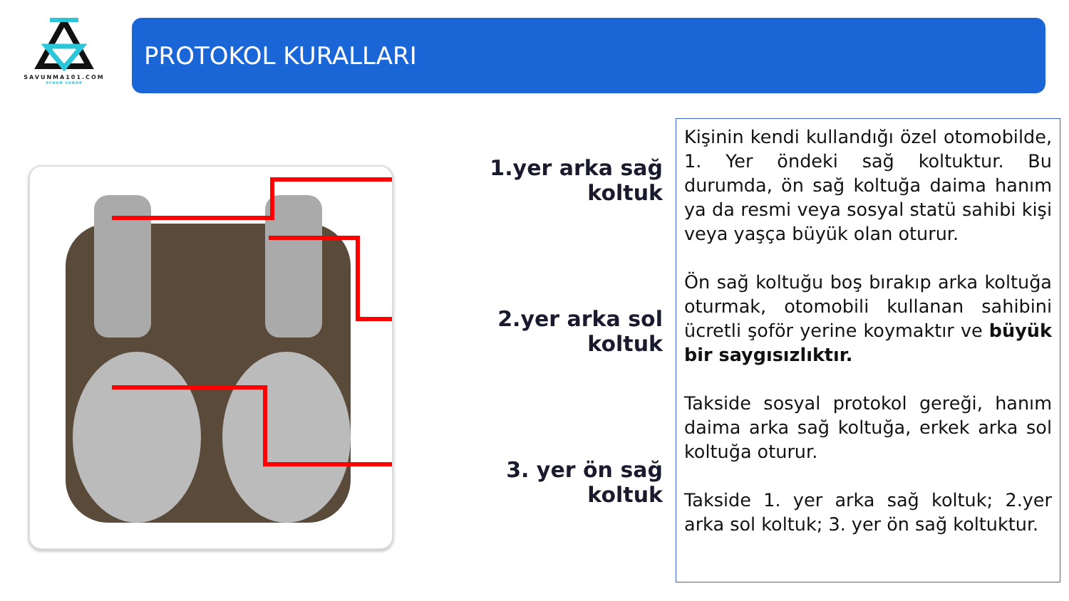SAVUNMA101.COM
AYHAN SUNAR
PROTOKOL KURALLARI
1.yer arka sağ koltuk
2.yer arka sol koltuk
3. yer ön sağ koltuk
Kişinin kendi kullandığı özel otomobilde, 1. Yer öndeki sağ koltuktur. Bu durumda, ön sağ koltuğa daima hanım ya da resmi veya sosyal statü sahibi kişi veya yaşça büyük olan oturur.
Ön sağ koltuğu boş bırakıp arka koltuğa oturmak, otomobili kullanan sahibini ücretli şoför yerine koymaktır ve büyük bir saygısızlıktır.
Takside sosyal protokol gereği, hanım daima arka sağ koltuğa, erkek arka sol koltuğa oturur.
Takside 1. yer arka sağ koltuk; 2.yer arka sol koltuk; 3. yer ön sağ koltuktur.